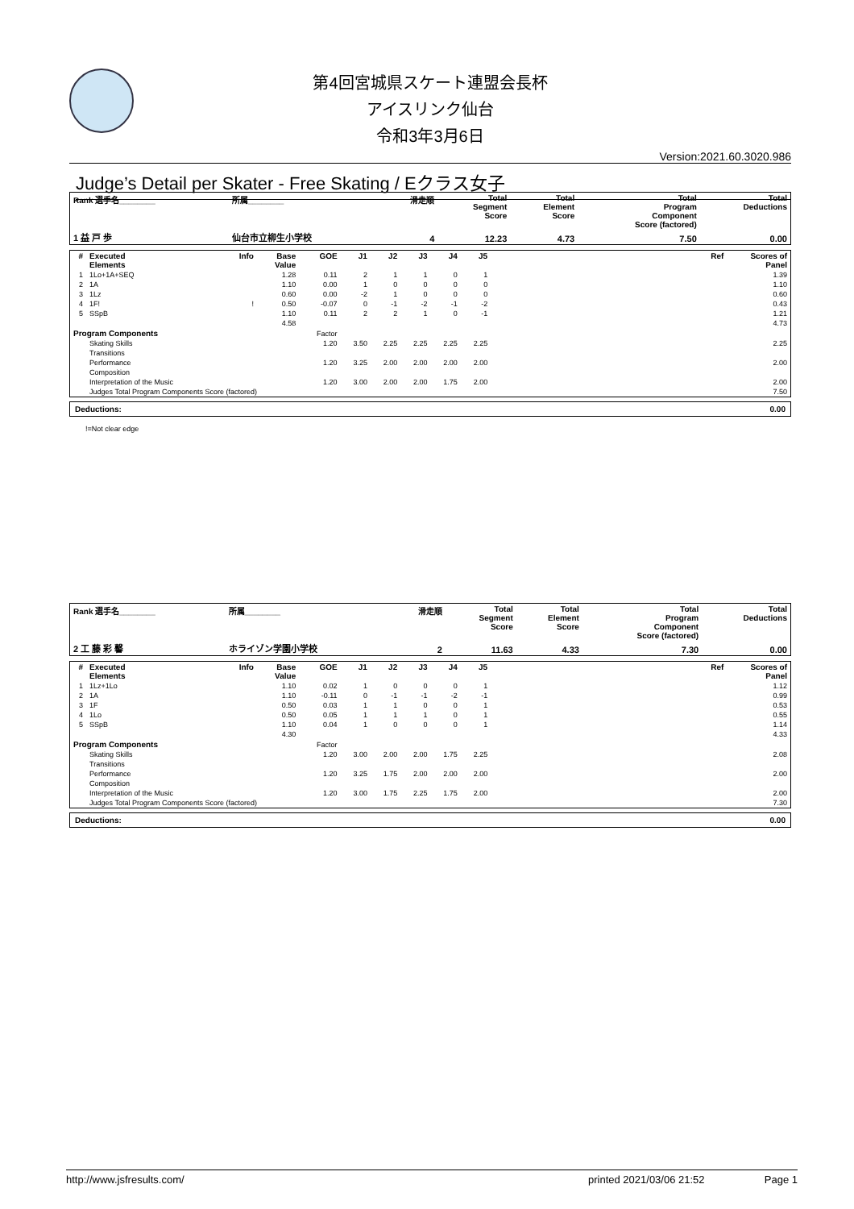第4回宮城県スケート連盟会長杯
アイスリンク仙台
令和3年3月6日
Version:2021.60.3020.986
Judge’s Detail per Skater - Free Skating / Eクラス女子
| Rank 選手名________ | 所属________ | 滑走順 | Total Segment Score | Total Element Score | Total Program Component Score (factored) | Total Deductions |
| --- | --- | --- | --- | --- | --- | --- |
| 1 益 戸 歩 | 仙台市立柳生小学校 | 4 | 12.23 | 4.73 | 7.50 | 0.00 |
| # | Executed Elements | Info | Base Value | GOE | J1 | J2 | J3 | J4 | J5 | | Ref | Scores of Panel |
| --- | --- | --- | --- | --- | --- | --- | --- | --- | --- | --- | --- | --- |
| 1 | 1Lo+1A+SEQ | | 1.28 | 0.11 | 2 | 1 | 1 | 0 | 1 | | | 1.39 |
| 2 | 1A | | 1.10 | 0.00 | 1 | 0 | 0 | 0 | 0 | | | 1.10 |
| 3 | 1Lz | | 0.60 | 0.00 | -2 | 1 | 0 | 0 | 0 | | | 0.60 |
| 4 | 1F! | ! | 0.50 | -0.07 | 0 | -1 | -2 | -1 | -2 | | | 0.43 |
| 5 | SSpB | | 1.10 | 0.11 | 2 | 2 | 1 | 0 | -1 | | | 1.21 |
| | | | 4.58 | | | | | | | | | 4.73 |
| Program Components | | | | Factor | | | | | | | | |
| | Skating Skills | | | 1.20 | 3.50 | 2.25 | 2.25 | 2.25 | 2.25 | | | 2.25 |
| | Transitions | | | | | | | | | | | |
| | Performance | | | 1.20 | 3.25 | 2.00 | 2.00 | 2.00 | 2.00 | | | 2.00 |
| | Composition | | | | | | | | | | | |
| | Interpretation of the Music | | | 1.20 | 3.00 | 2.00 | 2.00 | 1.75 | 2.00 | | | 2.00 |
| | Judges Total Program Components Score (factored) | | | | | | | | | | | 7.50 |
| Deductions: | 0.00 |
!=Not clear edge
| Rank 選手名________ | 所属________ | 滑走順 | Total Segment Score | Total Element Score | Total Program Component Score (factored) | Total Deductions |
| --- | --- | --- | --- | --- | --- | --- |
| 2 工 藤 彩 馨 | ホライゾン学園小学校 | 2 | 11.63 | 4.33 | 7.30 | 0.00 |
| # | Executed Elements | Info | Base Value | GOE | J1 | J2 | J3 | J4 | J5 | | Ref | Scores of Panel |
| --- | --- | --- | --- | --- | --- | --- | --- | --- | --- | --- | --- | --- |
| 1 | 1Lz+1Lo | | 1.10 | 0.02 | 1 | 0 | 0 | 0 | 1 | | | 1.12 |
| 2 | 1A | | 1.10 | -0.11 | 0 | -1 | -1 | -2 | -1 | | | 0.99 |
| 3 | 1F | | 0.50 | 0.03 | 1 | 1 | 0 | 0 | 1 | | | 0.53 |
| 4 | 1Lo | | 0.50 | 0.05 | 1 | 1 | 1 | 0 | 1 | | | 0.55 |
| 5 | SSpB | | 1.10 | 0.04 | 1 | 0 | 0 | 0 | 1 | | | 1.14 |
| | | | 4.30 | | | | | | | | | 4.33 |
| Program Components | | | | Factor | | | | | | | | |
| | Skating Skills | | | 1.20 | 3.00 | 2.00 | 2.00 | 1.75 | 2.25 | | | 2.08 |
| | Transitions | | | | | | | | | | | |
| | Performance | | | 1.20 | 3.25 | 1.75 | 2.00 | 2.00 | 2.00 | | | 2.00 |
| | Composition | | | | | | | | | | | |
| | Interpretation of the Music | | | 1.20 | 3.00 | 1.75 | 2.25 | 1.75 | 2.00 | | | 2.00 |
| | Judges Total Program Components Score (factored) | | | | | | | | | | | 7.30 |
| Deductions: | 0.00 |
http://www.jsfresults.com/ printed 2021/03/06 21:52 Page 1